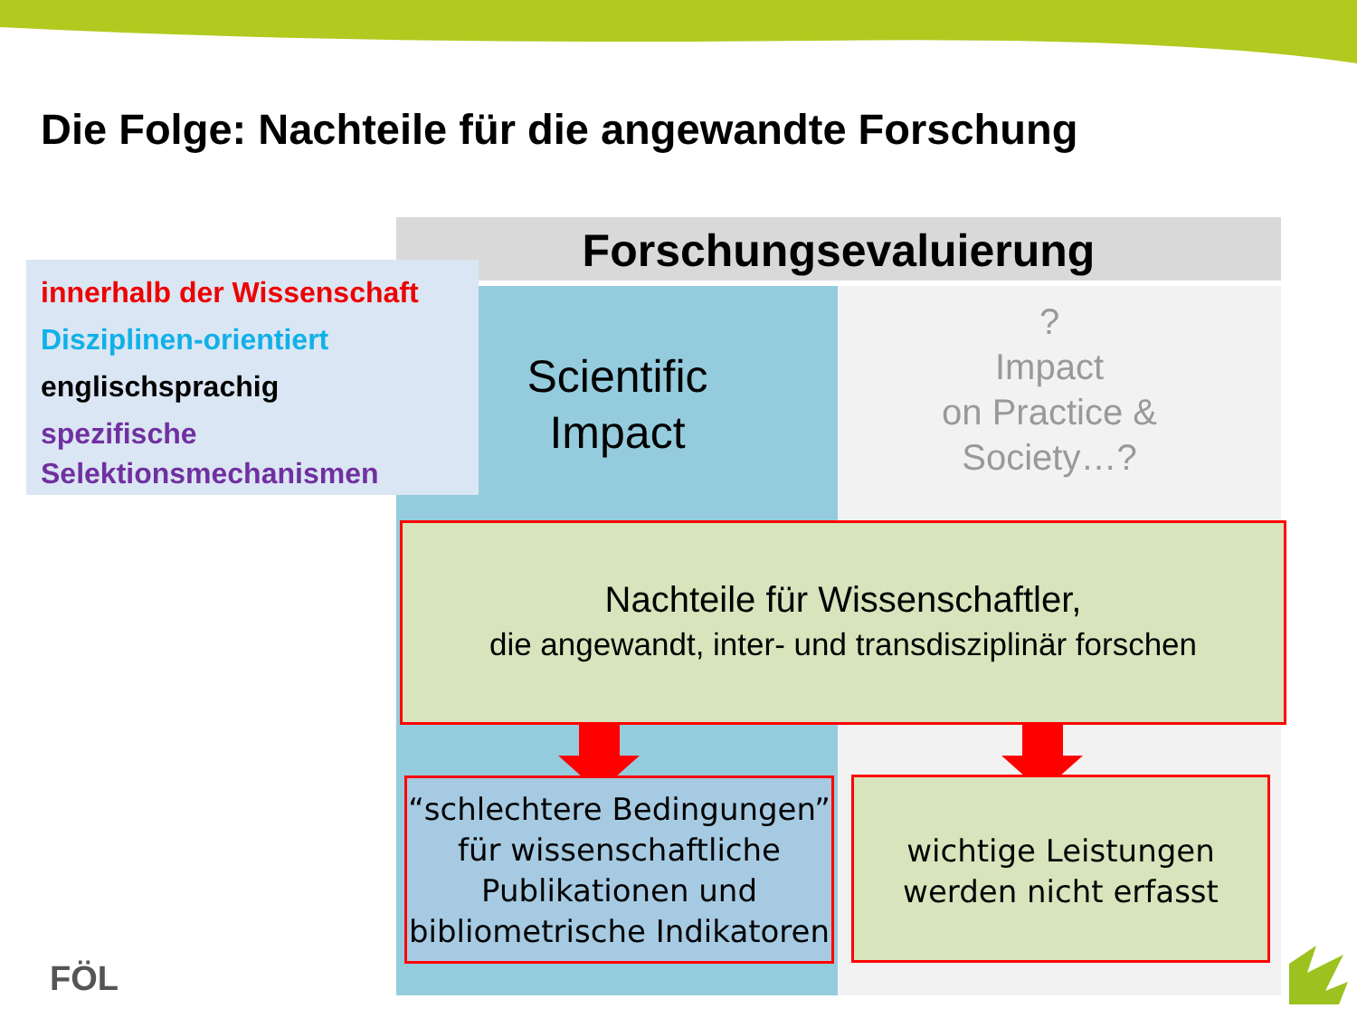Die Folge: Nachteile für die angewandte Forschung
Forschungsevaluierung
innerhalb der Wissenschaft
Disziplinen-orientiert
englischsprachig
spezifische
Selektionsmechanismen
Scientific
Impact
?
Impact
on Practice &
Society…?
Nachteile für Wissenschaftler,
die angewandt, inter- und transdisziplinär forschen
“schlechtere Bedingungen” für wissenschaftliche Publikationen und bibliometrische Indikatoren
wichtige Leistungen werden nicht erfasst
FÖL